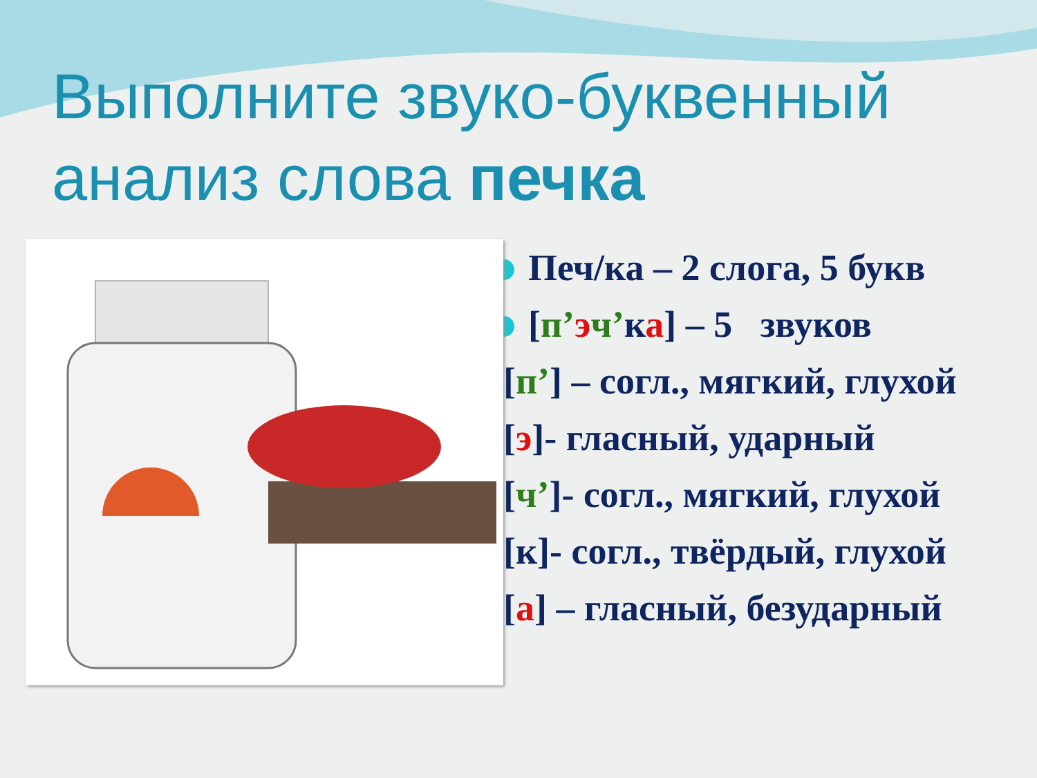Выполните звуко-буквенный
анализ слова печка
Печ/ка – 2 слога, 5 букв
[п’эч’ка] – 5 звуков
[п’] – согл., мягкий, глухой
[э]- гласный, ударный
[ч’]- согл., мягкий, глухой
[к]- согл., твёрдый, глухой
[а] – гласный, безударный